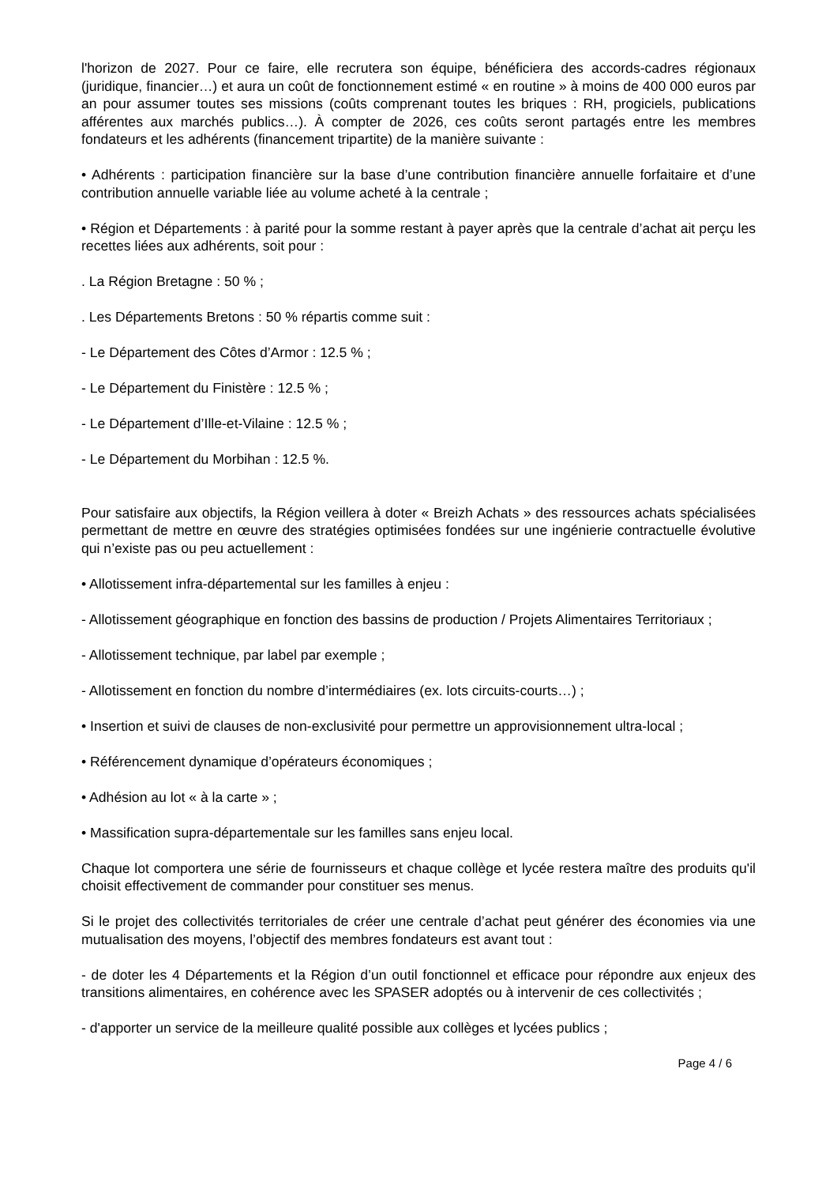l'horizon de 2027. Pour ce faire, elle recrutera son équipe, bénéficiera des accords-cadres régionaux (juridique, financier…) et aura un coût de fonctionnement estimé « en routine » à moins de 400 000 euros par an pour assumer toutes ses missions (coûts comprenant toutes les briques : RH, progiciels, publications afférentes aux marchés publics…). À compter de 2026, ces coûts seront partagés entre les membres fondateurs et les adhérents (financement tripartite) de la manière suivante :
• Adhérents : participation financière sur la base d’une contribution financière annuelle forfaitaire et d’une contribution annuelle variable liée au volume acheté à la centrale ;
• Région et Départements : à parité pour la somme restant à payer après que la centrale d’achat ait perçu les recettes liées aux adhérents, soit pour :
. La Région Bretagne : 50 % ;
. Les Départements Bretons : 50 % répartis comme suit :
- Le Département des Côtes d’Armor : 12.5 % ;
- Le Département du Finistère : 12.5 % ;
- Le Département d’Ille-et-Vilaine : 12.5 % ;
- Le Département du Morbihan : 12.5 %.
Pour satisfaire aux objectifs, la Région veillera à doter « Breizh Achats » des ressources achats spécialisées permettant de mettre en œuvre des stratégies optimisées fondées sur une ingénierie contractuelle évolutive qui n’existe pas ou peu actuellement :
• Allotissement infra-départemental sur les familles à enjeu :
- Allotissement géographique en fonction des bassins de production / Projets Alimentaires Territoriaux ;
- Allotissement technique, par label par exemple ;
- Allotissement en fonction du nombre d’intermédiaires (ex. lots circuits-courts…) ;
• Insertion et suivi de clauses de non-exclusivité pour permettre un approvisionnement ultra-local ;
• Référencement dynamique d’opérateurs économiques ;
• Adhésion au lot « à la carte » ;
• Massification supra-départementale sur les familles sans enjeu local.
Chaque lot comportera une série de fournisseurs et chaque collège et lycée restera maître des produits qu'il choisit effectivement de commander pour constituer ses menus.
Si le projet des collectivités territoriales de créer une centrale d’achat peut générer des économies via une mutualisation des moyens, l’objectif des membres fondateurs est avant tout :
- de doter les 4 Départements et la Région d’un outil fonctionnel et efficace pour répondre aux enjeux des transitions alimentaires, en cohérence avec les SPASER adoptés ou à intervenir de ces collectivités ;
- d'apporter un service de la meilleure qualité possible aux collèges et lycées publics ;
Page 4 / 6